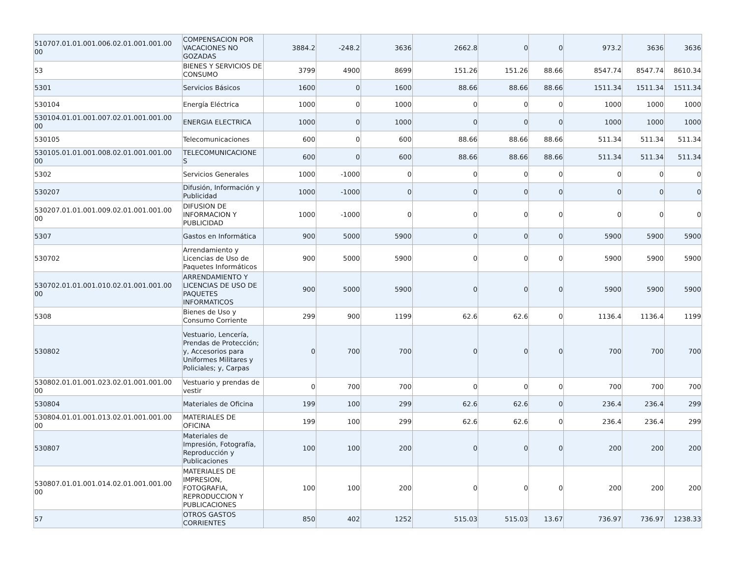| 510707.01.01.001.006.02.01.001.001.00 00 | COMPENSACION POR VACACIONES NO GOZADAS | 3884.2 | -248.2 | 3636 | 2662.8 | 0 | 0 | 973.2 | 3636 | 3636 |
| 53 | BIENES Y SERVICIOS DE CONSUMO | 3799 | 4900 | 8699 | 151.26 | 151.26 | 88.66 | 8547.74 | 8547.74 | 8610.34 |
| 5301 | Servicios Básicos | 1600 | 0 | 1600 | 88.66 | 88.66 | 88.66 | 1511.34 | 1511.34 | 1511.34 |
| 530104 | Energía Eléctrica | 1000 | 0 | 1000 | 0 | 0 | 0 | 1000 | 1000 | 1000 |
| 530104.01.01.001.007.02.01.001.001.00 00 | ENERGIA ELECTRICA | 1000 | 0 | 1000 | 0 | 0 | 0 | 1000 | 1000 | 1000 |
| 530105 | Telecomunicaciones | 600 | 0 | 600 | 88.66 | 88.66 | 88.66 | 511.34 | 511.34 | 511.34 |
| 530105.01.01.001.008.02.01.001.001.00 00 | TELECOMUNICACIONE S | 600 | 0 | 600 | 88.66 | 88.66 | 88.66 | 511.34 | 511.34 | 511.34 |
| 5302 | Servicios Generales | 1000 | -1000 | 0 | 0 | 0 | 0 | 0 | 0 | 0 |
| 530207 | Difusión, Información y Publicidad | 1000 | -1000 | 0 | 0 | 0 | 0 | 0 | 0 | 0 |
| 530207.01.01.001.009.02.01.001.001.00 00 | DIFUSION DE INFORMACION Y PUBLICIDAD | 1000 | -1000 | 0 | 0 | 0 | 0 | 0 | 0 | 0 |
| 5307 | Gastos en Informática | 900 | 5000 | 5900 | 0 | 0 | 0 | 5900 | 5900 | 5900 |
| 530702 | Arrendamiento y Licencias de Uso de Paquetes Informáticos | 900 | 5000 | 5900 | 0 | 0 | 0 | 5900 | 5900 | 5900 |
| 530702.01.01.001.010.02.01.001.001.00 00 | ARRENDAMIENTO Y LICENCIAS DE USO DE PAQUETES INFORMATICOS | 900 | 5000 | 5900 | 0 | 0 | 0 | 5900 | 5900 | 5900 |
| 5308 | Bienes de Uso y Consumo Corriente | 299 | 900 | 1199 | 62.6 | 62.6 | 0 | 1136.4 | 1136.4 | 1199 |
| 530802 | Vestuario, Lencería, Prendas de Protección; y, Accesorios para Uniformes Militares y Policiales; y, Carpas | 0 | 700 | 700 | 0 | 0 | 0 | 700 | 700 | 700 |
| 530802.01.01.001.023.02.01.001.001.00 00 | Vestuario y prendas de vestir | 0 | 700 | 700 | 0 | 0 | 0 | 700 | 700 | 700 |
| 530804 | Materiales de Oficina | 199 | 100 | 299 | 62.6 | 62.6 | 0 | 236.4 | 236.4 | 299 |
| 530804.01.01.001.013.02.01.001.001.00 00 | MATERIALES DE OFICINA | 199 | 100 | 299 | 62.6 | 62.6 | 0 | 236.4 | 236.4 | 299 |
| 530807 | Materiales de Impresión, Fotografía, Reproducción y Publicaciones | 100 | 100 | 200 | 0 | 0 | 0 | 200 | 200 | 200 |
| 530807.01.01.001.014.02.01.001.001.00 00 | MATERIALES DE IMPRESION, FOTOGRAFIA, REPRODUCCION Y PUBLICACIONES | 100 | 100 | 200 | 0 | 0 | 0 | 200 | 200 | 200 |
| 57 | OTROS GASTOS CORRIENTES | 850 | 402 | 1252 | 515.03 | 515.03 | 13.67 | 736.97 | 736.97 | 1238.33 |